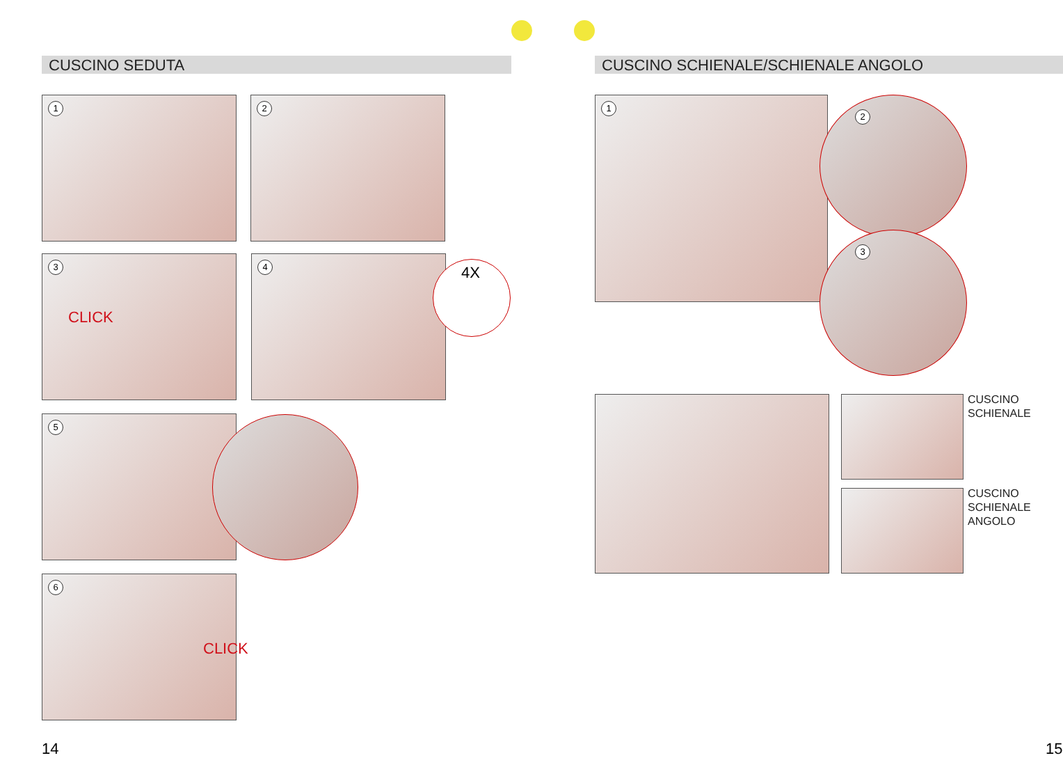CUSCINO SEDUTA CUSCINO SCHIENALE/SCHIENALE ANGOLO
1 2
3
CLICK
4 4X
5
6
CLICK
1 2
3
CUSCINO
SCHIENALE
CUSCINO
SCHIENALE
ANGOLO
14 15